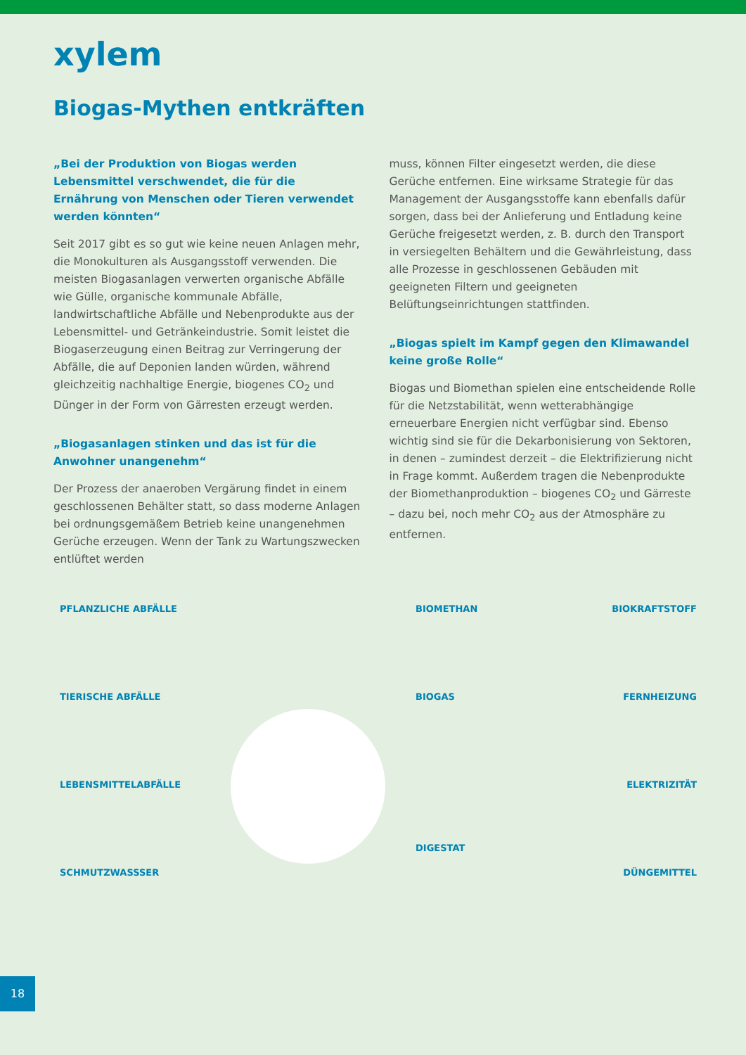xylem
Biogas-Mythen entkräften
„Bei der Produktion von Biogas werden Lebensmittel verschwendet, die für die Ernährung von Menschen oder Tieren verwendet werden könnten“
Seit 2017 gibt es so gut wie keine neuen Anlagen mehr, die Monokulturen als Ausgangsstoff verwenden. Die meisten Biogasanlagen verwerten organische Abfälle wie Gülle, organische kommunale Abfälle, landwirtschaftliche Abfälle und Nebenprodukte aus der Lebensmittel- und Getränkeindustrie. Somit leistet die Biogaserzeugung einen Beitrag zur Verringerung der Abfälle, die auf Deponien landen würden, während gleichzeitig nachhaltige Energie, biogenes CO<sub>2</sub> und Dünger in der Form von Gärresten erzeugt werden.
„Biogasanlagen stinken und das ist für die Anwohner unangenehm“
Der Prozess der anaeroben Vergärung findet in einem geschlossenen Behälter statt, so dass moderne Anlagen bei ordnungsgemäßem Betrieb keine unangenehmen Gerüche erzeugen. Wenn der Tank zu Wartungszwecken entlüftet werden
muss, können Filter eingesetzt werden, die diese Gerüche entfernen. Eine wirksame Strategie für das Management der Ausgangsstoffe kann ebenfalls dafür sorgen, dass bei der Anlieferung und Entladung keine Gerüche freigesetzt werden, z. B. durch den Transport in versiegelten Behältern und die Gewährleistung, dass alle Prozesse in geschlossenen Gebäuden mit geeigneten Filtern und geeigneten Belüftungseinrichtungen stattfinden.
„Biogas spielt im Kampf gegen den Klimawandel keine große Rolle“
Biogas und Biomethan spielen eine entscheidende Rolle für die Netzstabilität, wenn wetterabhängige erneuerbare Energien nicht verfügbar sind. Ebenso wichtig sind sie für die Dekarbonisierung von Sektoren, in denen – zumindest derzeit – die Elektrifizierung nicht in Frage kommt. Außerdem tragen die Nebenprodukte der Biomethanproduktion – biogenes CO<sub>2</sub> und Gärreste – dazu bei, noch mehr CO<sub>2</sub> aus der Atmosphäre zu entfernen.
PFLANZLICHE ABFÄLLE
TIERISCHE ABFÄLLE
LEBENSMITTELABFÄLLE
SCHMUTZWASSSER
BIOMETHAN
BIOGAS
DIGESTAT
BIOKRAFTSTOFF
FERNHEIZUNG
ELEKTRIZITÄT
DÜNGEMITTEL
18